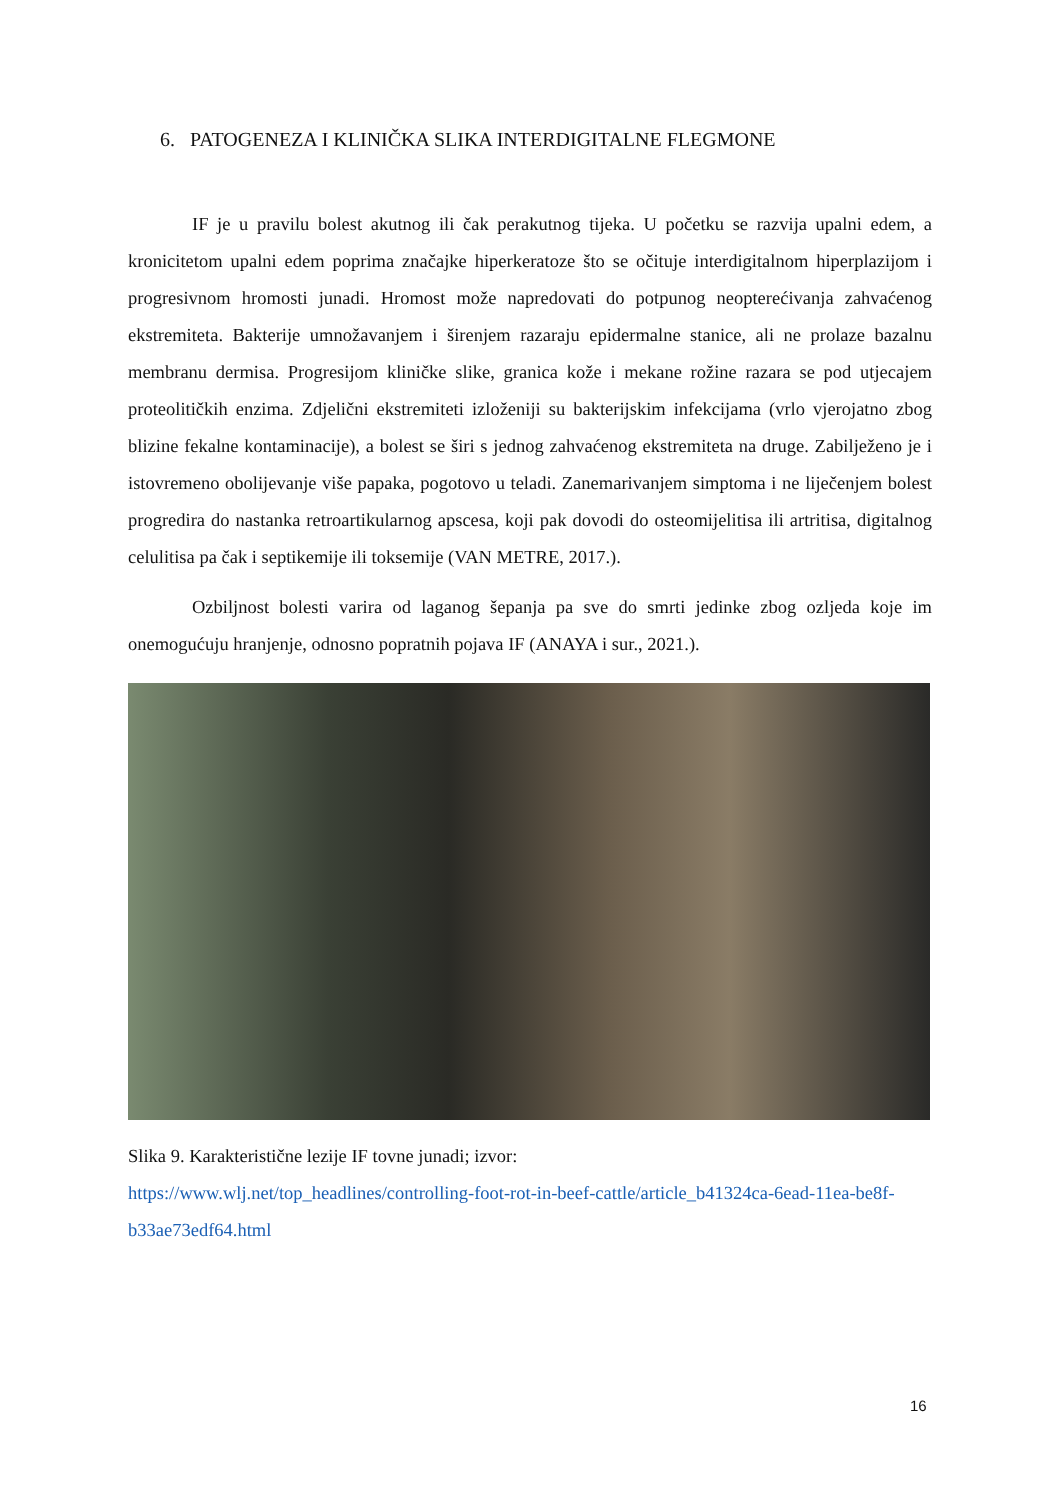6. PATOGENEZA I KLINIČKA SLIKA INTERDIGITALNE FLEGMONE
IF je u pravilu bolest akutnog ili čak perakutnog tijeka. U početku se razvija upalni edem, a kronicitetom upalni edem poprima značajke hiperkeratoze što se očituje interdigitalnom hiperplazijom i progresivnom hromosti junadi. Hromost može napredovati do potpunog neopterećivanja zahvaćenog ekstremiteta. Bakterije umnožavanjem i širenjem razaraju epidermalne stanice, ali ne prolaze bazalnu membranu dermisa. Progresijom kliničke slike, granica kože i mekane rožine razara se pod utjecajem proteolitičkih enzima. Zdjelični ekstremiteti izloženiji su bakterijskim infekcijama (vrlo vjerojatno zbog blizine fekalne kontaminacije), a bolest se širi s jednog zahvaćenog ekstremiteta na druge. Zabilježeno je i istovremeno obolijevanje više papaka, pogotovo u teladi. Zanemarivanjem simptoma i ne liječenjem bolest progredira do nastanka retroartikularnog apscesa, koji pak dovodi do osteomijelitisa ili artritisa, digitalnog celulitisa pa čak i septikemije ili toksemije (VAN METRE, 2017.).
Ozbiljnost bolesti varira od laganog šepanja pa sve do smrti jedinke zbog ozljeda koje im onemogućuju hranjenje, odnosno popratnih pojava IF (ANAYA i sur., 2021.).
Slika 9. Karakteristične lezije IF tovne junadi; izvor:
https://www.wlj.net/top_headlines/controlling-foot-rot-in-beef-cattle/article_b41324ca-6ead-11ea-be8f-b33ae73edf64.html
16